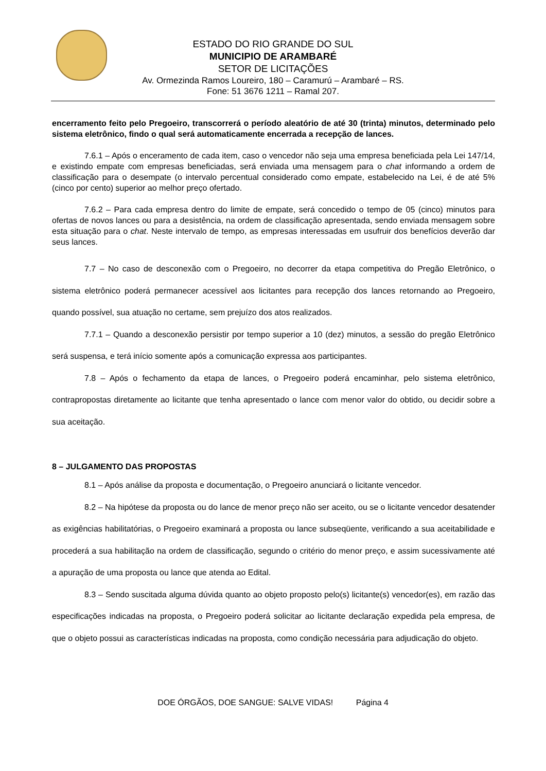ESTADO DO RIO GRANDE DO SUL
MUNICIPIO DE ARAMBARÉ
SETOR DE LICITAÇÕES
Av. Ormezinda Ramos Loureiro, 180 – Caramurú – Arambaré – RS.
Fone: 51 3676 1211 – Ramal 207.
encerramento feito pelo Pregoeiro, transcorrerá o período aleatório de até 30 (trinta) minutos, determinado pelo sistema eletrônico, findo o qual será automaticamente encerrada a recepção de lances.
7.6.1 – Após o enceramento de cada item, caso o vencedor não seja uma empresa beneficiada pela Lei 147/14, e existindo empate com empresas beneficiadas, será enviada uma mensagem para o chat informando a ordem de classificação para o desempate (o intervalo percentual considerado como empate, estabelecido na Lei, é de até 5% (cinco por cento) superior ao melhor preço ofertado.
7.6.2 – Para cada empresa dentro do limite de empate, será concedido o tempo de 05 (cinco) minutos para ofertas de novos lances ou para a desistência, na ordem de classificação apresentada, sendo enviada mensagem sobre esta situação para o chat. Neste intervalo de tempo, as empresas interessadas em usufruir dos benefícios deverão dar seus lances.
7.7 – No caso de desconexão com o Pregoeiro, no decorrer da etapa competitiva do Pregão Eletrônico, o sistema eletrônico poderá permanecer acessível aos licitantes para recepção dos lances retornando ao Pregoeiro, quando possível, sua atuação no certame, sem prejuízo dos atos realizados.
7.7.1 – Quando a desconexão persistir por tempo superior a 10 (dez) minutos, a sessão do pregão Eletrônico será suspensa, e terá início somente após a comunicação expressa aos participantes.
7.8 – Após o fechamento da etapa de lances, o Pregoeiro poderá encaminhar, pelo sistema eletrônico, contrapropostas diretamente ao licitante que tenha apresentado o lance com menor valor do obtido, ou decidir sobre a sua aceitação.
8 – JULGAMENTO DAS PROPOSTAS
8.1 – Após análise da proposta e documentação, o Pregoeiro anunciará o licitante vencedor.
8.2 – Na hipótese da proposta ou do lance de menor preço não ser aceito, ou se o licitante vencedor desatender as exigências habilitatórias, o Pregoeiro examinará a proposta ou lance subseqüente, verificando a sua aceitabilidade e procederá a sua habilitação na ordem de classificação, segundo o critério do menor preço, e assim sucessivamente até a apuração de uma proposta ou lance que atenda ao Edital.
8.3 – Sendo suscitada alguma dúvida quanto ao objeto proposto pelo(s) licitante(s) vencedor(es), em razão das especificações indicadas na proposta, o Pregoeiro poderá solicitar ao licitante declaração expedida pela empresa, de que o objeto possui as características indicadas na proposta, como condição necessária para adjudicação do objeto.
DOE ÓRGÃOS, DOE SANGUE: SALVE VIDAS! Página 4